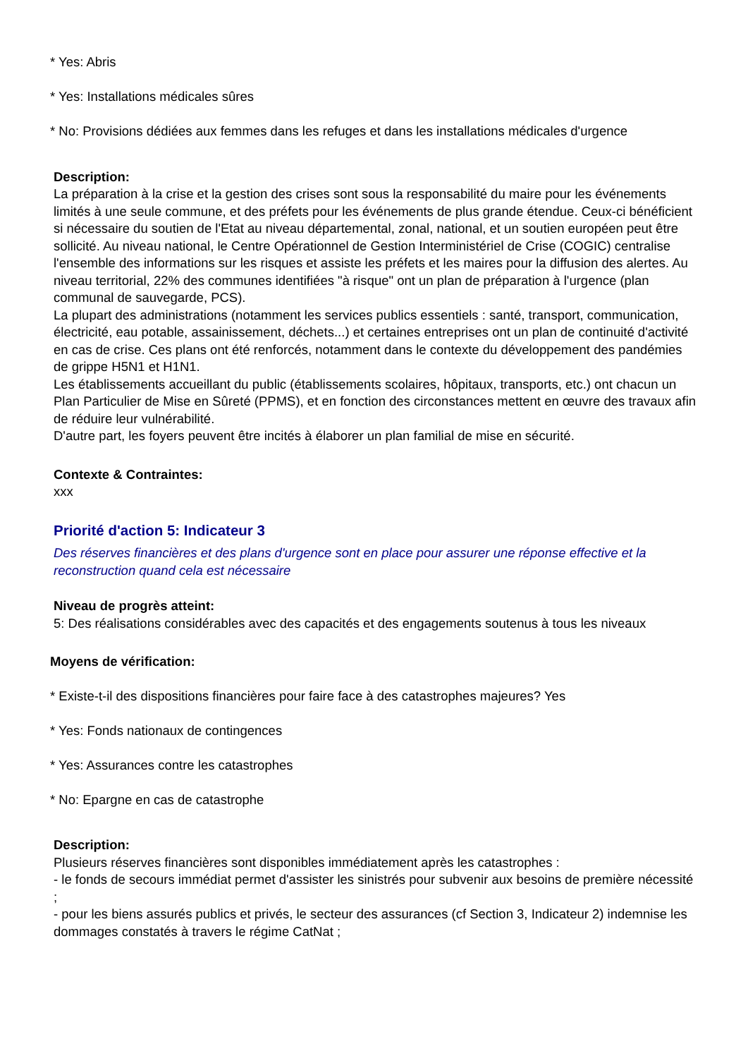* Yes: Abris
* Yes: Installations médicales sûres
* No: Provisions dédiées aux femmes dans les refuges et dans les installations médicales d'urgence
Description:
La préparation à la crise et la gestion des crises sont sous la responsabilité du maire pour les événements limités à une seule commune, et des préfets pour les événements de plus grande étendue. Ceux-ci bénéficient si nécessaire du soutien de l'Etat au niveau départemental, zonal, national, et un soutien européen peut être sollicité. Au niveau national, le Centre Opérationnel de Gestion Interministériel de Crise (COGIC) centralise l'ensemble des informations sur les risques et assiste les préfets et les maires pour la diffusion des alertes. Au niveau territorial, 22% des communes identifiées "à risque" ont un plan de préparation à l'urgence (plan communal de sauvegarde, PCS).
La plupart des administrations (notamment les services publics essentiels : santé, transport, communication, électricité, eau potable, assainissement, déchets...) et certaines entreprises ont un plan de continuité d'activité en cas de crise. Ces plans ont été renforcés, notamment dans le contexte du développement des pandémies de grippe H5N1 et H1N1.
Les établissements accueillant du public (établissements scolaires, hôpitaux, transports, etc.) ont chacun un Plan Particulier de Mise en Sûreté (PPMS), et en fonction des circonstances mettent en œuvre des travaux afin de réduire leur vulnérabilité.
D'autre part, les foyers peuvent être incités à élaborer un plan familial de mise en sécurité.
Contexte & Contraintes:
xxx
Priorité d'action 5: Indicateur 3
Des réserves financières et des plans d'urgence sont en place pour assurer une réponse effective et la reconstruction quand cela est nécessaire
Niveau de progrès atteint:
5: Des réalisations considérables avec des capacités et des engagements soutenus à tous les niveaux
Moyens de vérification:
* Existe-t-il des dispositions financières pour faire face à des catastrophes majeures? Yes
* Yes: Fonds nationaux de contingences
* Yes: Assurances contre les catastrophes
* No: Epargne en cas de catastrophe
Description:
Plusieurs réserves financières sont disponibles immédiatement après les catastrophes :
- le fonds de secours immédiat permet d'assister les sinistrés pour subvenir aux besoins de première nécessité ;
- pour les biens assurés publics et privés, le secteur des assurances (cf Section 3, Indicateur 2) indemnise les dommages constatés à travers le régime CatNat ;